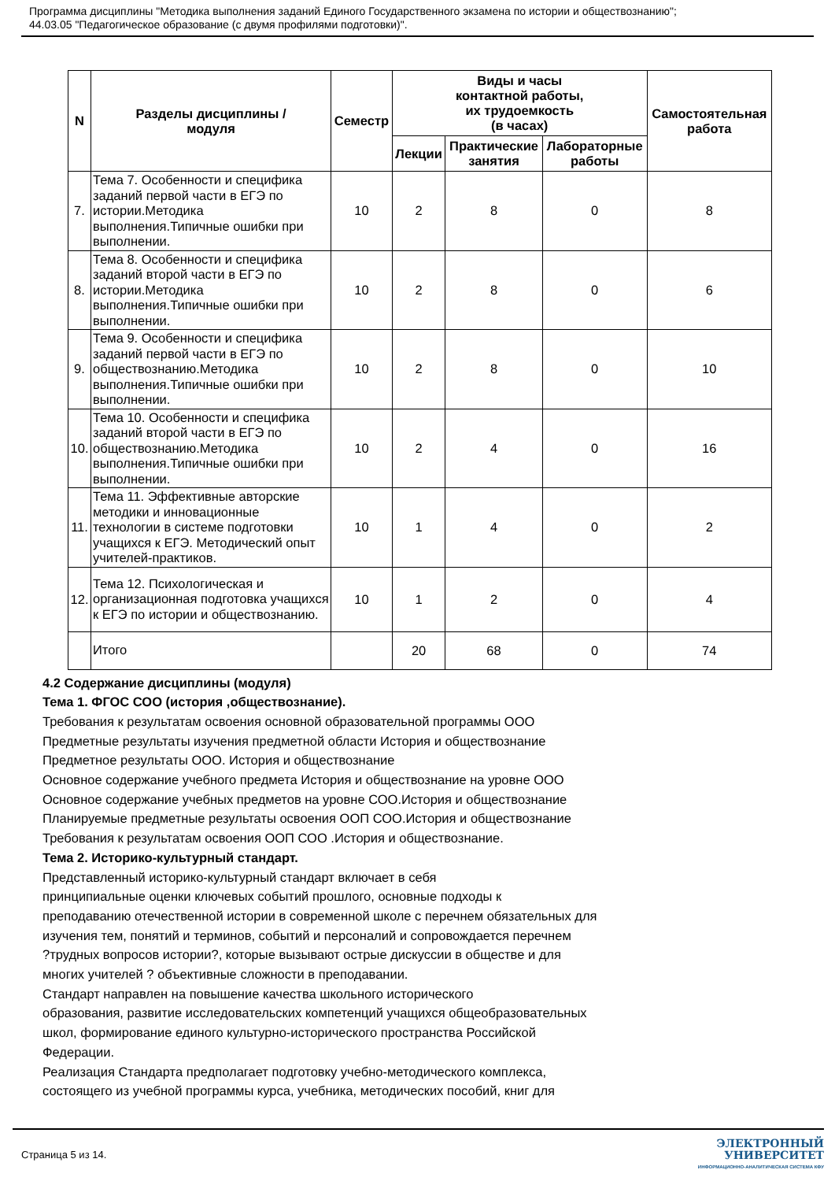Программа дисциплины "Методика выполнения заданий Единого Государственного экзамена по истории и обществознанию";
44.03.05 "Педагогическое образование (с двумя профилями подготовки)".
| N | Разделы дисциплины / модуля | Семестр | Виды и часы контактной работы, их трудоемкость (в часах) | | | Самостоятельная работа |
| --- | --- | --- | --- | --- | --- | --- |
| | | | Лекции | Практические занятия | Лабораторные работы | |
| 7. | Тема 7. Особенности и специфика заданий первой части в ЕГЭ по истории.Методика выполнения.Типичные ошибки при выполнении. | 10 | 2 | 8 | 0 | 8 |
| 8. | Тема 8. Особенности и специфика заданий второй части в ЕГЭ по истории.Методика выполнения.Типичные ошибки при выполнении. | 10 | 2 | 8 | 0 | 6 |
| 9. | Тема 9. Особенности и специфика заданий первой части в ЕГЭ по обществознанию.Методика выполнения.Типичные ошибки при выполнении. | 10 | 2 | 8 | 0 | 10 |
| 10. | Тема 10. Особенности и специфика заданий второй части в ЕГЭ по обществознанию.Методика выполнения.Типичные ошибки при выполнении. | 10 | 2 | 4 | 0 | 16 |
| 11. | Тема 11. Эффективные авторские методики и инновационные технологии в системе подготовки учащихся к ЕГЭ. Методический опыт учителей-практиков. | 10 | 1 | 4 | 0 | 2 |
| 12. | Тема 12. Психологическая и организационная подготовка учащихся к ЕГЭ по истории и обществознанию. | 10 | 1 | 2 | 0 | 4 |
| | Итого | | 20 | 68 | 0 | 74 |
4.2 Содержание дисциплины (модуля)
Тема 1. ФГОС СОО (история ,обществознание).
Требования к результатам освоения основной образовательной программы ООО
Предметные результаты изучения предметной области История и обществознание
Предметное результаты ООО. История и обществознание
Основное содержание учебного предмета История и обществознание на уровне ООО
Основное содержание учебных предметов на уровне СОО.История и обществознание
Планируемые предметные результаты освоения ООП СОО.История и обществознание
Требования к результатам освоения ООП СОО .История и обществознание.
Тема 2. Историко-культурный стандарт.
Представленный историко-культурный стандарт включает в себя
принципиальные оценки ключевых событий прошлого, основные подходы к
преподаванию отечественной истории в современной школе с перечнем обязательных для
изучения тем, понятий и терминов, событий и персоналий и сопровождается перечнем
?трудных вопросов истории?, которые вызывают острые дискуссии в обществе и для
многих учителей ? объективные сложности в преподавании.
Стандарт направлен на повышение качества школьного исторического
образования, развитие исследовательских компетенций учащихся общеобразовательных
школ, формирование единого культурно-исторического пространства Российской
Федерации.
Реализация Стандарта предполагает подготовку учебно-методического комплекса,
состоящего из учебной программы курса, учебника, методических пособий, книг для
Страница 5 из 14.
ЭЛЕКТРОННЫЙ
УНИВЕРСИТЕТ
ИНФОРМАЦИОННО-АНАЛИТИЧЕСКАЯ СИСТЕМА КФУ